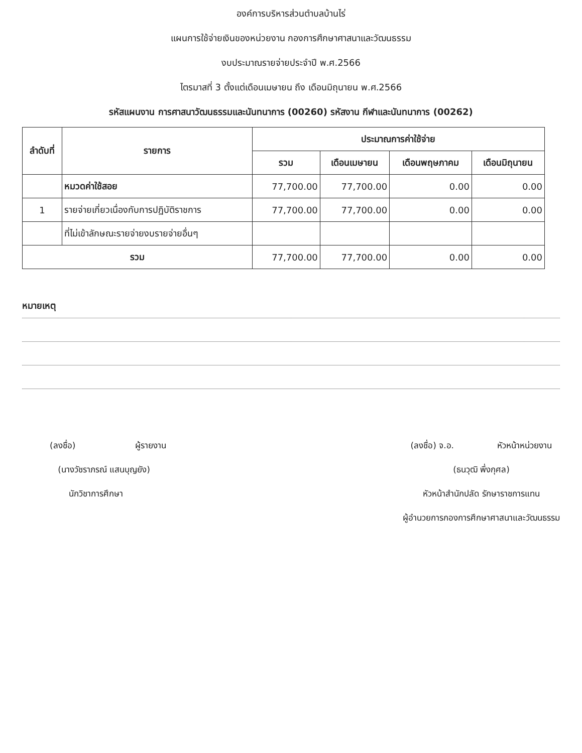องค์การบริหารส่วนตำบลบ้านไร่
แผนการใช้จ่ายเงินของหน่วยงาน กองการศึกษาศาสนาและวัฒนธรรม
งบประมาณรายจ่ายประจำปี พ.ศ.2566
ไตรมาสที่ 3 ตั้งแต่เดือนเมษายน ถึง เดือนมิถุนายน พ.ศ.2566
รหัสแผนงาน การศาสนาวัฒนธรรมและนันทนาการ (00260) รหัสงาน กีฬาและนันทนาการ (00262)
| ลำดับที่ | รายการ | ประมาณการค่าใช้จ่าย | | | |
| --- | --- | --- | --- | --- | --- |
| | | รวม | เดือนเมษายน | เดือนพฤษภาคม | เดือนมิถุนายน |
| | หมวดค่าใช้สอย | 77,700.00 | 77,700.00 | 0.00 | 0.00 |
| 1 | รายจ่ายเกี่ยวเนื่องกับการปฏิบัติราชการ | 77,700.00 | 77,700.00 | 0.00 | 0.00 |
| | ที่ไม่เข้าลักษณะรายจ่ายงบรายจ่ายอื่นๆ | | | | |
| รวม | | 77,700.00 | 77,700.00 | 0.00 | 0.00 |
หมายเหตุ
(ลงชื่อ) ผู้รายงาน
(นางวัชราภรณ์ แสนบุญยัง)
นักวิชาการศึกษา
(ลงชื่อ) จ.อ. หัวหน้าหน่วยงาน
(ธนวุฒิ พึ่งกุศล)
หัวหน้าสำนักปลัด รักษาราชการแทน
ผู้อำนวยการกองการศึกษาศาสนาและวัฒนธรรม